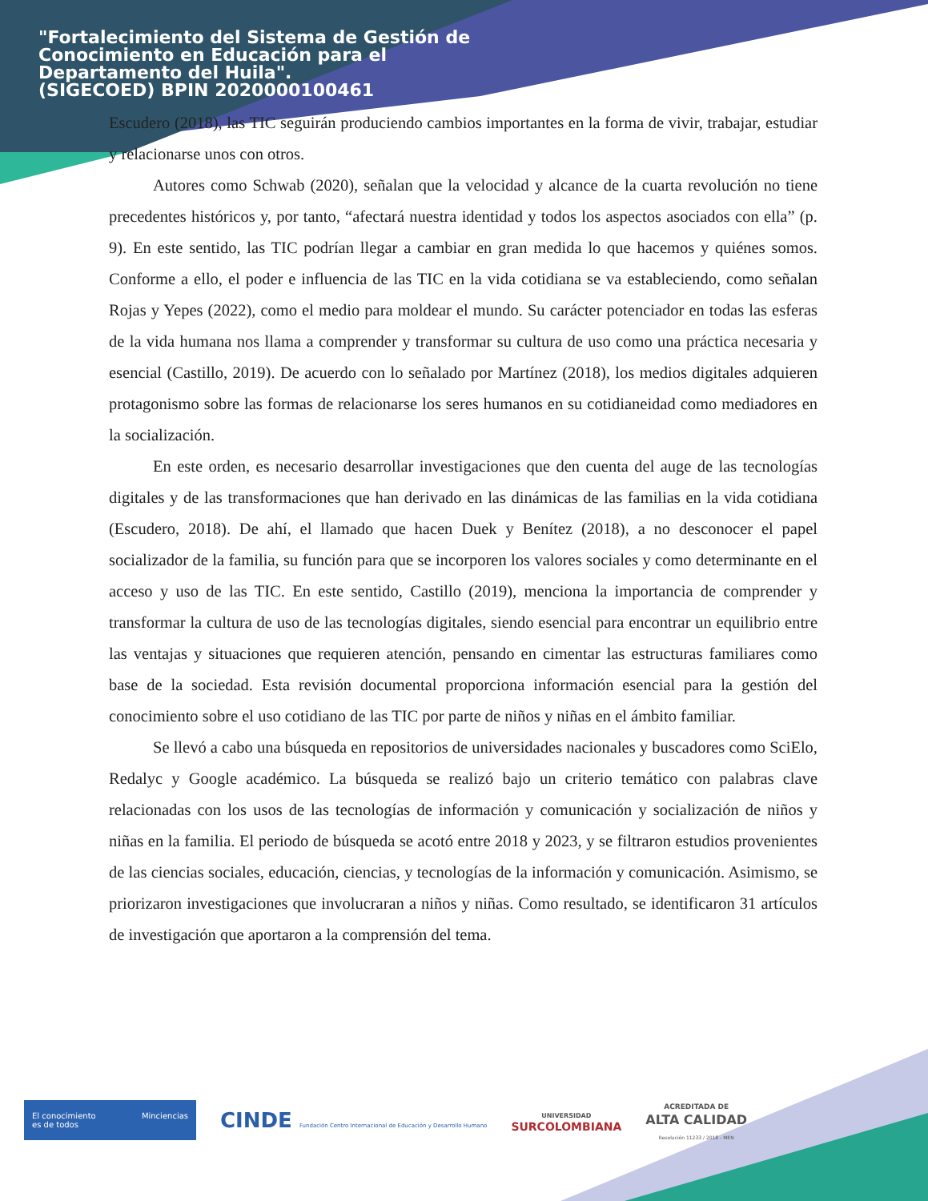"Fortalecimiento del Sistema de Gestión de Conocimiento en Educación para el Departamento del Huila".
(SIGECOED) BPIN 2020000100461
Escudero (2018), las TIC seguirán produciendo cambios importantes en la forma de vivir, trabajar, estudiar y relacionarse unos con otros.
Autores como Schwab (2020), señalan que la velocidad y alcance de la cuarta revolución no tiene precedentes históricos y, por tanto, “afectará nuestra identidad y todos los aspectos asociados con ella” (p. 9). En este sentido, las TIC podrían llegar a cambiar en gran medida lo que hacemos y quiénes somos. Conforme a ello, el poder e influencia de las TIC en la vida cotidiana se va estableciendo, como señalan Rojas y Yepes (2022), como el medio para moldear el mundo. Su carácter potenciador en todas las esferas de la vida humana nos llama a comprender y transformar su cultura de uso como una práctica necesaria y esencial (Castillo, 2019). De acuerdo con lo señalado por Martínez (2018), los medios digitales adquieren protagonismo sobre las formas de relacionarse los seres humanos en su cotidianeidad como mediadores en la socialización.
En este orden, es necesario desarrollar investigaciones que den cuenta del auge de las tecnologías digitales y de las transformaciones que han derivado en las dinámicas de las familias en la vida cotidiana (Escudero, 2018). De ahí, el llamado que hacen Duek y Benítez (2018), a no desconocer el papel socializador de la familia, su función para que se incorporen los valores sociales y como determinante en el acceso y uso de las TIC. En este sentido, Castillo (2019), menciona la importancia de comprender y transformar la cultura de uso de las tecnologías digitales, siendo esencial para encontrar un equilibrio entre las ventajas y situaciones que requieren atención, pensando en cimentar las estructuras familiares como base de la sociedad. Esta revisión documental proporciona información esencial para la gestión del conocimiento sobre el uso cotidiano de las TIC por parte de niños y niñas en el ámbito familiar.
Se llevó a cabo una búsqueda en repositorios de universidades nacionales y buscadores como SciElo, Redalyc y Google académico. La búsqueda se realizó bajo un criterio temático con palabras clave relacionadas con los usos de las tecnologías de información y comunicación y socialización de niños y niñas en la familia. El periodo de búsqueda se acotó entre 2018 y 2023, y se filtraron estudios provenientes de las ciencias sociales, educación, ciencias, y tecnologías de la información y comunicación. Asimismo, se priorizaron investigaciones que involucraran a niños y niñas. Como resultado, se identificaron 31 artículos de investigación que aportaron a la comprensión del tema.
El conocimiento
es de todos Minciencias
CINDE Fundación Centro Internacional de Educación y Desarrollo Humano
UNIVERSIDAD
SURCOLOMBIANA
ACREDITADA DE
ALTA CALIDAD
Resolución 11233 / 2018 - MEN